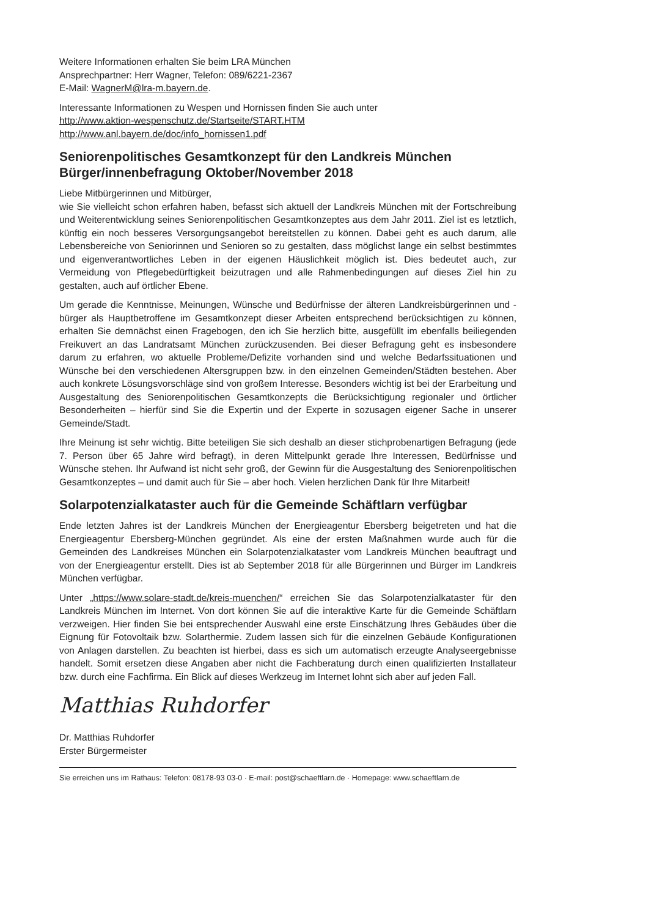Weitere Informationen erhalten Sie beim LRA München
Ansprechpartner: Herr Wagner, Telefon: 089/6221-2367
E-Mail: WagnerM@lra-m.bayern.de.
Interessante Informationen zu Wespen und Hornissen finden Sie auch unter
http://www.aktion-wespenschutz.de/Startseite/START.HTM
http://www.anl.bayern.de/doc/info_hornissen1.pdf
Seniorenpolitisches Gesamtkonzept für den Landkreis München
Bürger/innenbefragung Oktober/November 2018
Liebe Mitbürgerinnen und Mitbürger,
wie Sie vielleicht schon erfahren haben, befasst sich aktuell der Landkreis München mit der Fortschreibung und Weiterentwicklung seines Seniorenpolitischen Gesamtkonzeptes aus dem Jahr 2011. Ziel ist es letztlich, künftig ein noch besseres Versorgungsangebot bereitstellen zu können. Dabei geht es auch darum, alle Lebensbereiche von Seniorinnen und Senioren so zu gestalten, dass möglichst lange ein selbst bestimmtes und eigenverantwortliches Leben in der eigenen Häuslichkeit möglich ist. Dies bedeutet auch, zur Vermeidung von Pflegebedürftigkeit beizutragen und alle Rahmenbedingungen auf dieses Ziel hin zu gestalten, auch auf örtlicher Ebene.
Um gerade die Kenntnisse, Meinungen, Wünsche und Bedürfnisse der älteren Landkreisbürgerinnen und -bürger als Hauptbetroffene im Gesamtkonzept dieser Arbeiten entsprechend berücksichtigen zu können, erhalten Sie demnächst einen Fragebogen, den ich Sie herzlich bitte, ausgefüllt im ebenfalls beiliegenden Freikuvert an das Landratsamt München zurückzusenden. Bei dieser Befragung geht es insbesondere darum zu erfahren, wo aktuelle Probleme/Defizite vorhanden sind und welche Bedarfssituationen und Wünsche bei den verschiedenen Altersgruppen bzw. in den einzelnen Gemeinden/Städten bestehen. Aber auch konkrete Lösungsvorschläge sind von großem Interesse. Besonders wichtig ist bei der Erarbeitung und Ausgestaltung des Seniorenpolitischen Gesamtkonzepts die Berücksichtigung regionaler und örtlicher Besonderheiten – hierfür sind Sie die Expertin und der Experte in sozusagen eigener Sache in unserer Gemeinde/Stadt.
Ihre Meinung ist sehr wichtig. Bitte beteiligen Sie sich deshalb an dieser stichprobenartigen Befragung (jede 7. Person über 65 Jahre wird befragt), in deren Mittelpunkt gerade Ihre Interessen, Bedürfnisse und Wünsche stehen. Ihr Aufwand ist nicht sehr groß, der Gewinn für die Ausgestaltung des Seniorenpolitischen Gesamtkonzeptes – und damit auch für Sie – aber hoch. Vielen herzlichen Dank für Ihre Mitarbeit!
Solarpotenzialkataster auch für die Gemeinde Schäftlarn verfügbar
Ende letzten Jahres ist der Landkreis München der Energieagentur Ebersberg beigetreten und hat die Energieagentur Ebersberg-München gegründet. Als eine der ersten Maßnahmen wurde auch für die Gemeinden des Landkreises München ein Solarpotenzialkataster vom Landkreis München beauftragt und von der Energieagentur erstellt. Dies ist ab September 2018 für alle Bürgerinnen und Bürger im Landkreis München verfügbar.
Unter „https://www.solare-stadt.de/kreis-muenchen/“ erreichen Sie das Solarpotenzialkataster für den Landkreis München im Internet. Von dort können Sie auf die interaktive Karte für die Gemeinde Schäftlarn verzweigen. Hier finden Sie bei entsprechender Auswahl eine erste Einschätzung Ihres Gebäudes über die Eignung für Fotovoltaik bzw. Solarthermie. Zudem lassen sich für die einzelnen Gebäude Konfigurationen von Anlagen darstellen. Zu beachten ist hierbei, dass es sich um automatisch erzeugte Analyseergebnisse handelt. Somit ersetzen diese Angaben aber nicht die Fachberatung durch einen qualifizierten Installateur bzw. durch eine Fachfirma. Ein Blick auf dieses Werkzeug im Internet lohnt sich aber auf jeden Fall.
Matthias Ruhdorfer
Dr. Matthias Ruhdorfer
Erster Bürgermeister
Sie erreichen uns im Rathaus: Telefon: 08178-93 03-0 · E-mail: post@schaeftlarn.de · Homepage: www.schaeftlarn.de